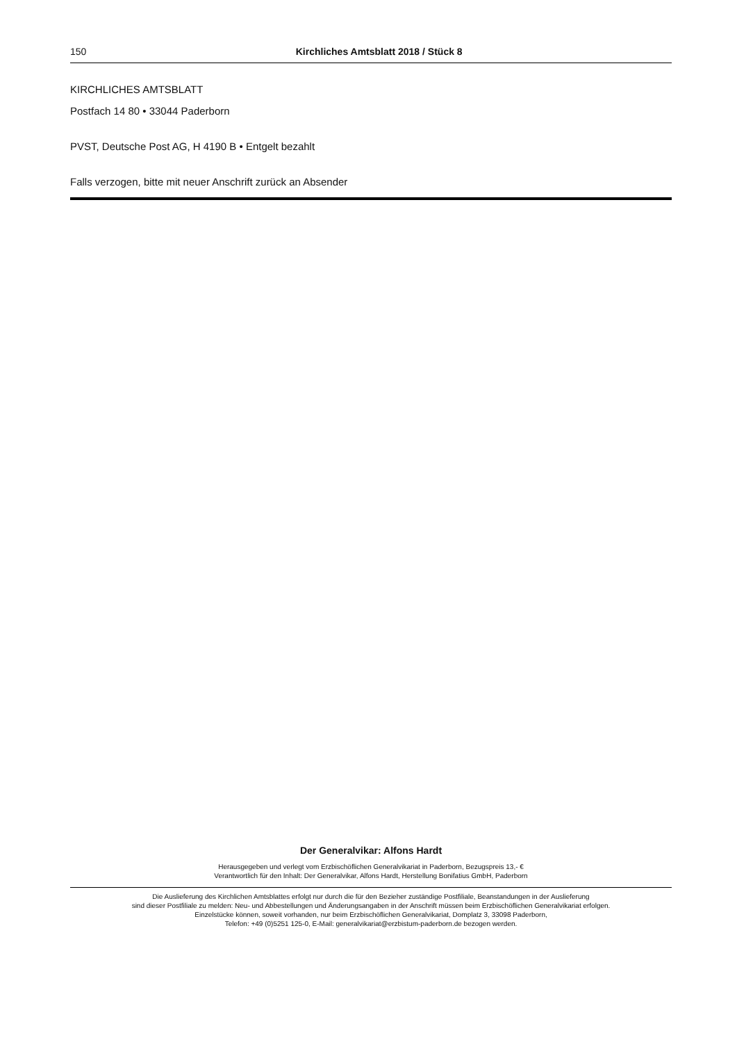150
Kirchliches Amtsblatt 2018 / Stück 8
KIRCHLICHES AMTSBLATT
Postfach 14 80 • 33044 Paderborn
PVST, Deutsche Post AG, H 4190 B • Entgelt bezahlt
Falls verzogen, bitte mit neuer Anschrift zurück an Absender
Der Generalvikar: Alfons Hardt
Herausgegeben und verlegt vom Erzbischöflichen Generalvikariat in Paderborn, Bezugspreis 13,- €
Verantwortlich für den Inhalt: Der Generalvikar, Alfons Hardt, Herstellung Bonifatius GmbH, Paderborn
Die Auslieferung des Kirchlichen Amtsblattes erfolgt nur durch die für den Bezieher zuständige Postfiliale, Beanstandungen in der Auslieferung
sind dieser Postfiliale zu melden: Neu- und Abbestellungen und Änderungsangaben in der Anschrift müssen beim Erzbischöflichen Generalvikariat erfolgen.
Einzelstücke können, soweit vorhanden, nur beim Erzbischöflichen Generalvikariat, Domplatz 3, 33098 Paderborn,
Telefon: +49 (0)5251 125-0, E-Mail: generalvikariat@erzbistum-paderborn.de bezogen werden.